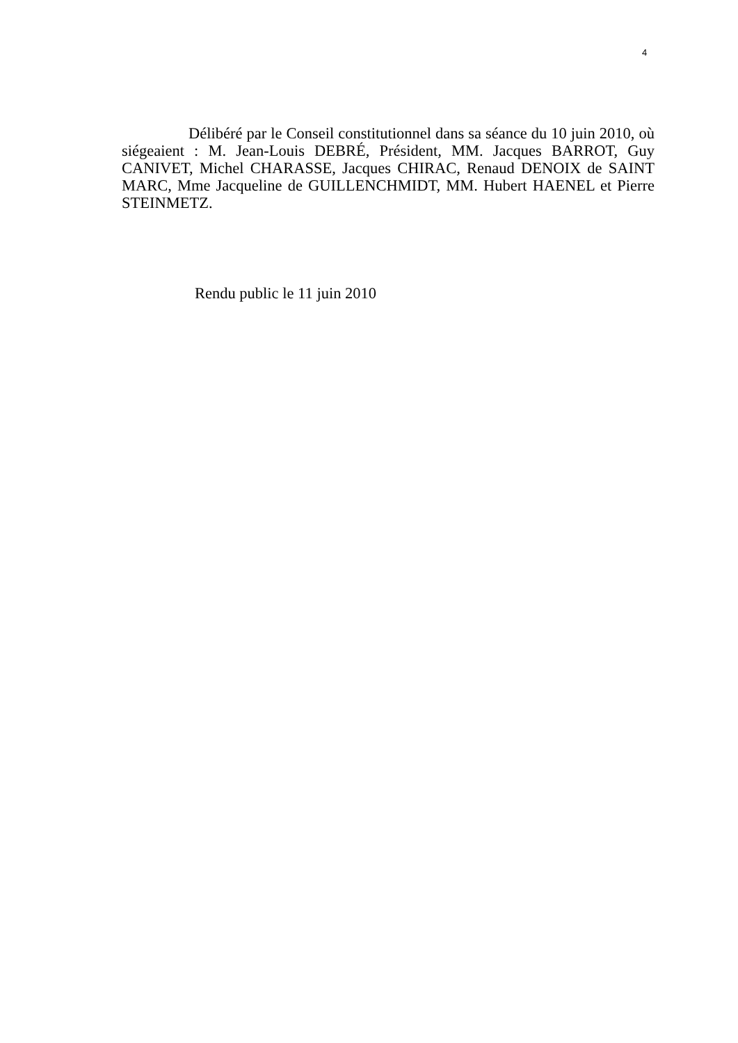4
Délibéré par le Conseil constitutionnel dans sa séance du 10 juin 2010, où siégeaient : M. Jean-Louis DEBRÉ, Président, MM. Jacques BARROT, Guy CANIVET, Michel CHARASSE, Jacques CHIRAC, Renaud DENOIX de SAINT MARC, Mme Jacqueline de GUILLENCHMIDT, MM. Hubert HAENEL et Pierre STEINMETZ.
Rendu public le 11 juin 2010